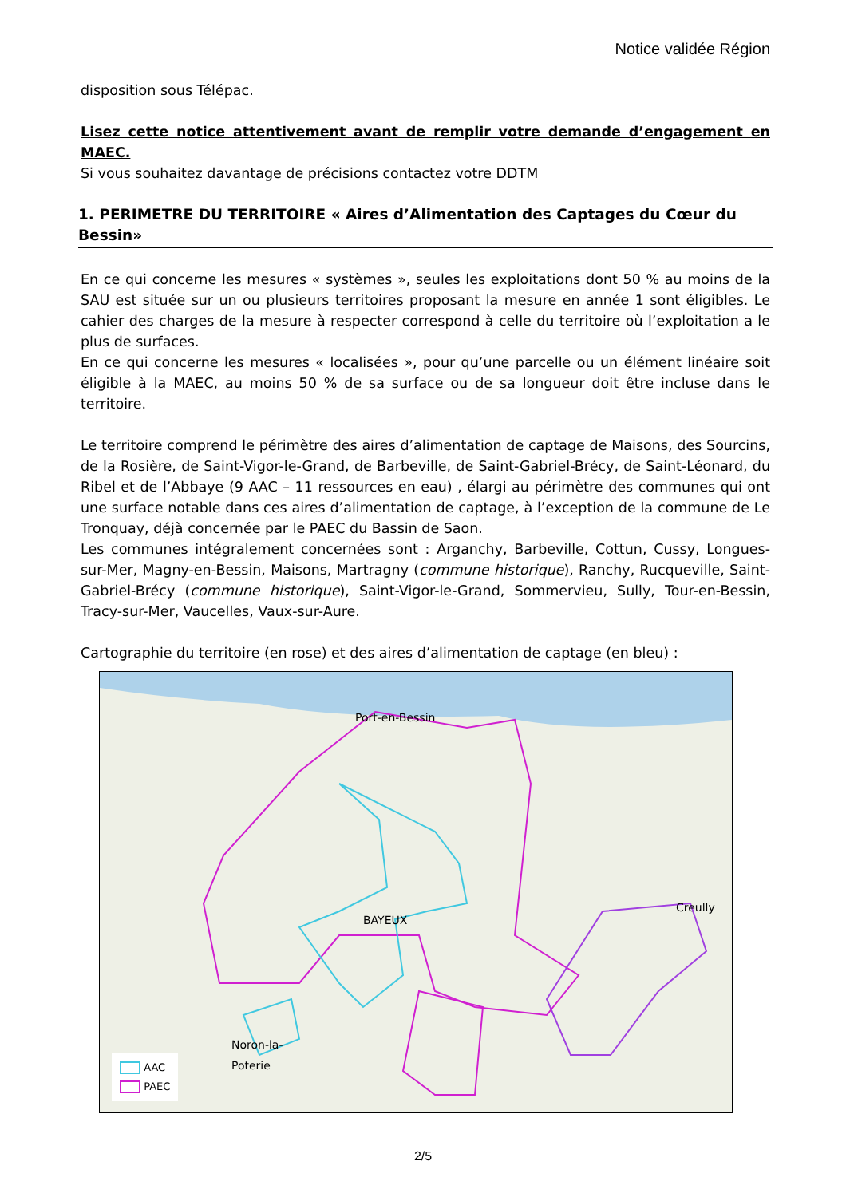Notice validée Région
disposition sous Télépac.
Lisez cette notice attentivement avant de remplir votre demande d’engagement en MAEC.
Si vous souhaitez davantage de précisions contactez votre DDTM
1. PERIMETRE DU TERRITOIRE « Aires d’Alimentation des Captages du Cœur du Bessin»
En ce qui concerne les mesures « systèmes », seules les exploitations dont 50 % au moins de la SAU est située sur un ou plusieurs territoires proposant la mesure en année 1 sont éligibles. Le cahier des charges de la mesure à respecter correspond à celle du territoire où l’exploitation a le plus de surfaces.
En ce qui concerne les mesures « localisées », pour qu’une parcelle ou un élément linéaire soit éligible à la MAEC, au moins 50 % de sa surface ou de sa longueur doit être incluse dans le territoire.
Le territoire comprend le périmètre des aires d’alimentation de captage de Maisons, des Sourcins, de la Rosière, de Saint-Vigor-le-Grand, de Barbeville, de Saint-Gabriel-Brécy, de Saint-Léonard, du Ribel et de l’Abbaye (9 AAC – 11 ressources en eau) , élargi au périmètre des communes qui ont une surface notable dans ces aires d’alimentation de captage, à l’exception de la commune de Le Tronquay, déjà concernée par le PAEC du Bassin de Saon.
Les communes intégralement concernées sont : Arganchy, Barbeville, Cottun, Cussy, Longues-sur-Mer, Magny-en-Bessin, Maisons, Martragny (commune historique), Ranchy, Rucqueville, Saint-Gabriel-Brécy (commune historique), Saint-Vigor-le-Grand, Sommervieu, Sully, Tour-en-Bessin, Tracy-sur-Mer, Vaucelles, Vaux-sur-Aure.
Cartographie du territoire (en rose) et des aires d’alimentation de captage (en bleu) :
Port-en-Bessin
BAYEUX
Creully
Noron-la-
Poterie
AAC
PAEC
2/5